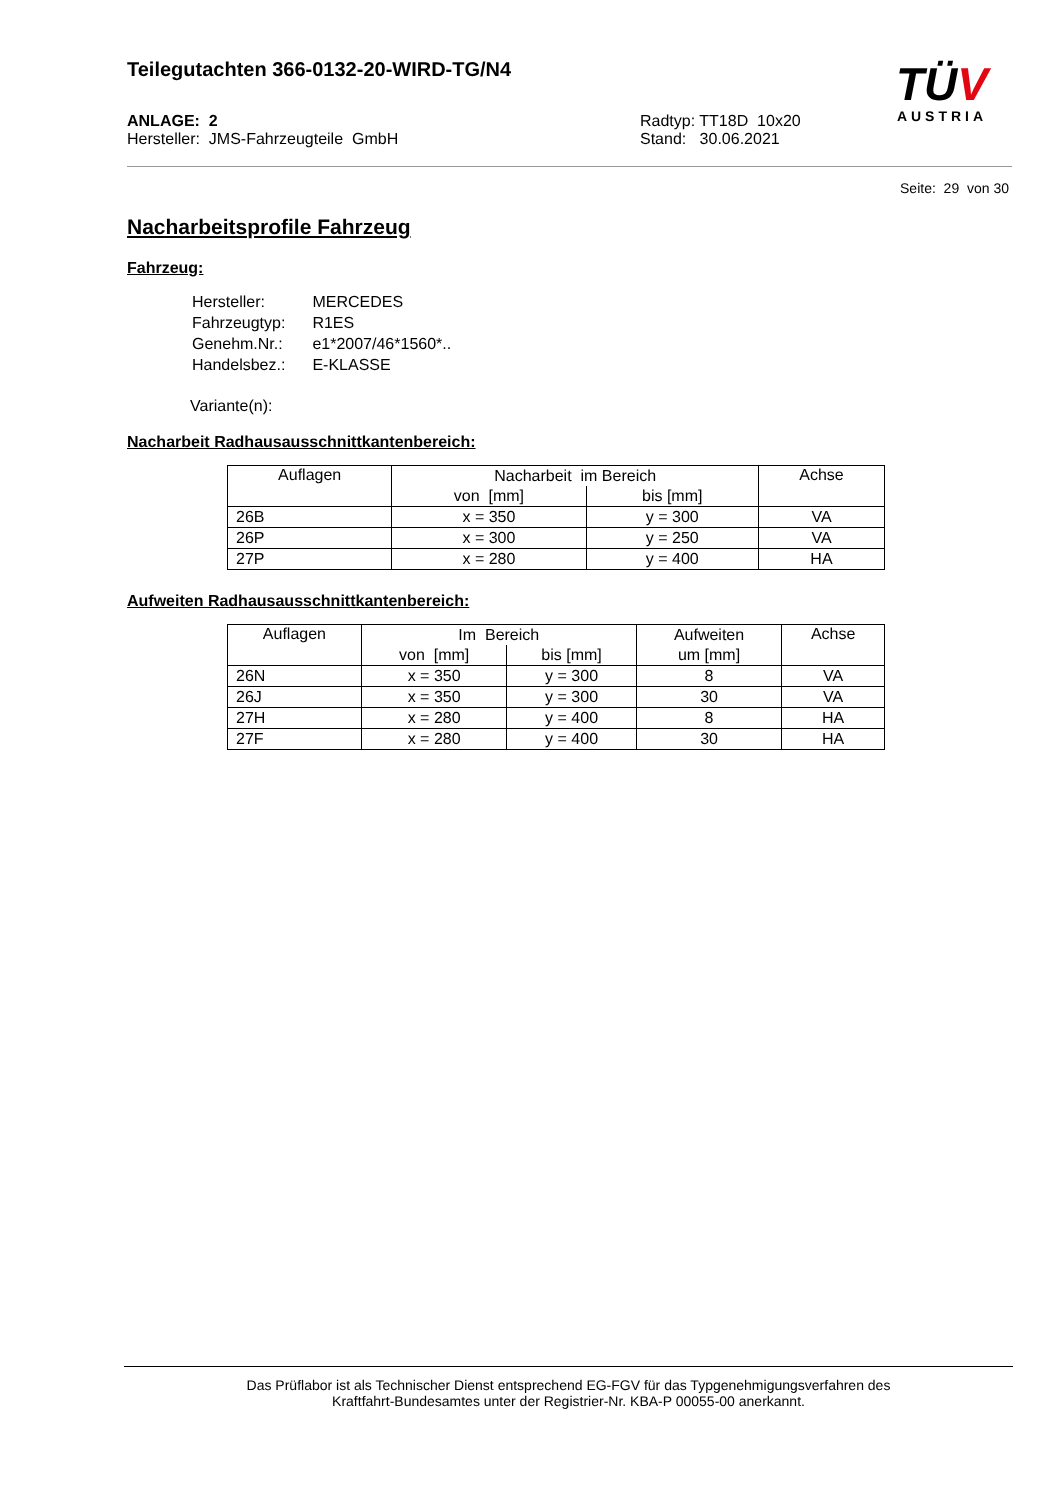Teilegutachten 366-0132-20-WIRD-TG/N4
TÜV
AUSTRIA
ANLAGE: 2
Hersteller: JMS-Fahrzeugteile GmbH
Radtyp: TT18D 10x20
Stand: 30.06.2021
Seite: 29 von 30
Nacharbeitsprofile Fahrzeug
Fahrzeug:
| Hersteller: | MERCEDES |
| Fahrzeugtyp: | R1ES |
| Genehm.Nr.: | e1*2007/46*1560*.. |
| Handelsbez.: | E-KLASSE |
Variante(n):
Nacharbeit Radhausausschnittkantenbereich:
| Auflagen | Nacharbeit im Bereich | | Achse |
| --- | --- | --- | --- |
| | von [mm] | bis [mm] | |
| 26B | x = 350 | y = 300 | VA |
| 26P | x = 300 | y = 250 | VA |
| 27P | x = 280 | y = 400 | HA |
Aufweiten Radhausausschnittkantenbereich:
| Auflagen | Im Bereich | | Aufweiten | Achse |
| --- | --- | --- | --- | --- |
| | von [mm] | bis [mm] | um [mm] | |
| 26N | x = 350 | y = 300 | 8 | VA |
| 26J | x = 350 | y = 300 | 30 | VA |
| 27H | x = 280 | y = 400 | 8 | HA |
| 27F | x = 280 | y = 400 | 30 | HA |
Das Prüflabor ist als Technischer Dienst entsprechend EG-FGV für das Typgenehmigungsverfahren des
Kraftfahrt-Bundesamtes unter der Registrier-Nr. KBA-P 00055-00 anerkannt.